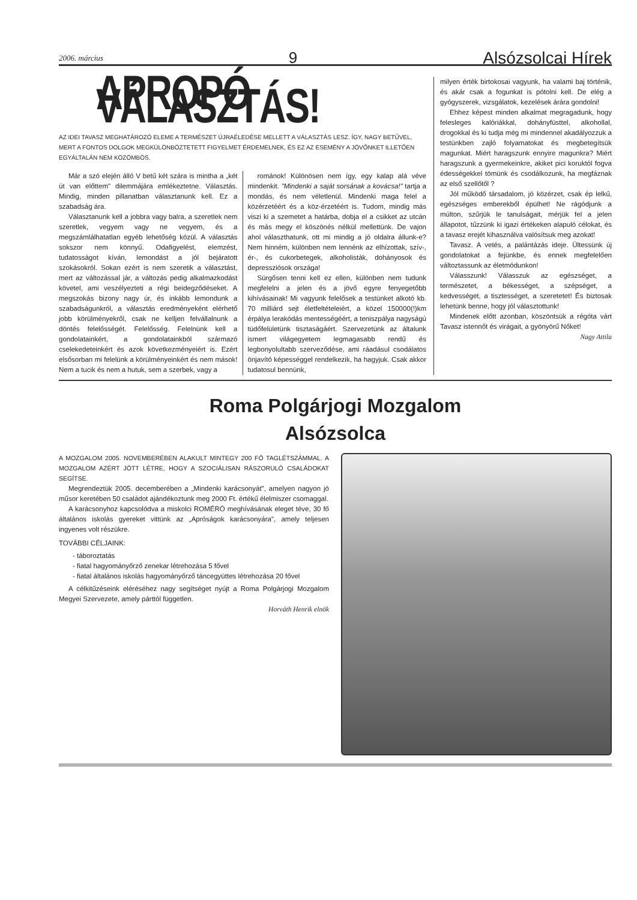2006. március 9 Alsózsolcai Hírek
APROPÓ VÁLASZTÁS!
AZ IDEI TAVASZ MEGHATÁROZÓ ELEME A TERMÉSZET ÚJRAÉLEDÉSE MELLETT A VÁLASZTÁS LESZ. ÍGY, NAGY BETŰVEL, MERT A FONTOS DOLGOK MEGKÜLÖNBÖZTETETT FIGYELMET ÉRDEMELNEK, ÉS EZ AZ ESEMÉNY A JÖVŐNKET ILLETŐEN EGYÁLTALÁN NEM KÖZÖMBÖS.
Már a szó elején álló V betű két szára is mintha a „két út van előttem" dilemmájára emlékeztetne. Választás. Mindig, minden pillanatban választanunk kell. Ez a szabadság ára.
Választanunk kell a jobbra vagy balra, a szeretlek nem szeretlek, vegyem vagy ne vegyem, és a megszámlálhatatlan egyéb lehetőség közül. A választás sokszor nem könnyű. Odafigyelést, elemzést, tudatosságot kíván, lemondást a jól bejáratott szokásokról. Sokan ezért is nem szeretik a választást, mert az változással jár, a változás pedig alkalmazkodást követel, ami veszélyezteti a régi beidegződéseket. A megszokás bizony nagy úr, és inkább lemondunk a szabadságunkról, a választás eredményeként elérhető jobb körülményekről, csak ne kelljen felvállalnunk a döntés felelősségét. Felelősség. Felelnünk kell a gondolatainkért, a gondolatainkból származó cselekedeteinkért és azok következményeiért is. Ezért elsősorban mi felelünk a körülményeinkért és nem mások! Nem a tucik és nem a hutuk, sem a szerbek, vagy a
románok! Különösen nem így, egy kalap alá véve mindenkit. "Mindenki a saját sorsának a kovácsa!" tartja a mondás, és nem véletlenül. Mindenki maga felel a közérzetéért és a köz-érzetéért is. Tudom, mindig más viszi ki a szemetet a határba, dobja el a csikket az utcán és más megy el köszönés nélkül mellettünk. De vajon ahol választhatunk, ott mi mindig a jó oldalra állunk-e? Nem hinném, különben nem lennénk az elhízottak, szív-, ér-, és cukorbetegek, alkoholisták, dohányosok és depressziósok országa!
Sürgősen tenni kell ez ellen, különben nem tudunk megfelelni a jelen és a jövő egyre fenyegetőbb kihívásainak! Mi vagyunk felelősek a testünket alkotó kb. 70 milliárd sejt életfeltételeiért, a közel 150000(!)km érpálya lerakódás mentességéért, a teniszpálya nagyságú tüdőfelületünk tisztaságáért. Szervezetünk az általunk ismert világegyetem legmagasabb rendű és legbonyolultabb szerveződése, ami ráadásul csodálatos önjavító képességgel rendelkezik, ha hagyjuk. Csak akkor tudatosul bennünk,
milyen érték birtokosai vagyunk, ha valami baj történik, és akár csak a fogunkat is pótolni kell. De elég a gyógyszerek, vizsgálatok, kezelések árára gondolni!
Ehhez képest minden alkalmat megragadunk, hogy felesleges kalóriákkal, dohányfüsttel, alkohollal, drogokkal és ki tudja még mi mindennel akadályozzuk a testünkben zajló folyamatokat és megbetegítsük magunkat. Miért haragszunk ennyire magunkra? Miért haragszunk a gyermekeinkre, akiket pici koruktól fogva édességekkel tömünk és csodálkozunk, ha megfáznak az első szellőtől ?
Jól működő társadalom, jó közérzet, csak ép lelkű, egészséges emberekből épülhet! Ne rágódjunk a múlton, szűrjük le tanulságait, mérjük fel a jelen állapotot, tűzzünk ki igazi értékeken alapuló célokat, és a tavasz erejét kihasználva valósítsuk meg azokat!
Tavasz. A vetés, a palántázás ideje. Ültessünk új gondolatokat a fejünkbe, és ennek megfelelően változtassunk az életmódunkon!
Válasszunk! Válasszuk az egészséget, a természetet, a békességet, a szépséget, a kedvességet, a tisztességet, a szeretetet! És biztosak lehetünk benne, hogy jól választottunk!
Mindenek előtt azonban, köszöntsük a régóta várt Tavasz istennőt és virágait, a gyönyörű Nőket!
Nagy Attila
Roma Polgárjogi Mozgalom
Alsózsolca
A MOZGALOM 2005. NOVEMBERÉBEN ALAKULT MINTEGY 200 FŐ TAGLÉTSZÁMMAL. A MOZGALOM AZÉRT JÖTT LÉTRE, HOGY A SZOCIÁLISAN RÁSZORULÓ CSALÁDOKAT SEGÍTSE.
Megrendeztük 2005. decemberében a „Mindenki karácsonyát", amelyen nagyon jó műsor keretében 50 családot ajándékoztunk meg 2000 Ft. értékű élelmiszer csomaggal.
A karácsonyhoz kapcsolódva a miskolci ROMÉRÓ meghívásának eleget téve, 30 fő általános iskolás gyereket vittünk az „Apróságok karácsonyára", amely teljesen ingyenes volt részükre.
TOVÁBBI CÉLJAINK:
táboroztatás
fiatal hagyományőrző zenekar létrehozása 5 fővel
fiatal általános iskolás hagyományőrző táncegyüttes létrehozása 20 fővel
A célkitűzéseink eléréséhez nagy segítséget nyújt a Roma Polgárjogi Mozgalom Megyei Szervezete, amely párttól független.
Horváth Henrik elnök